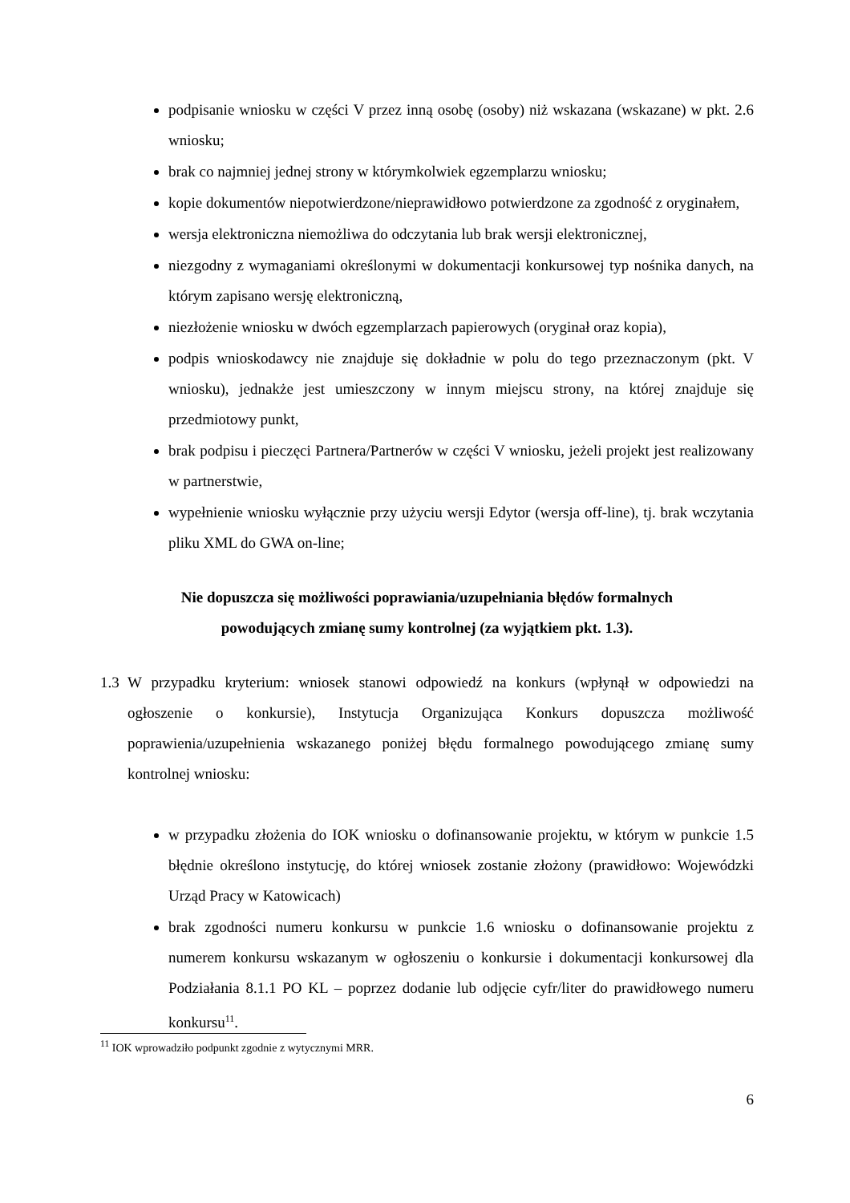podpisanie wniosku w części V przez inną osobę (osoby) niż wskazana (wskazane) w pkt. 2.6 wniosku;
brak co najmniej jednej strony w którymkolwiek egzemplarzu wniosku;
kopie dokumentów niepotwierdzone/nieprawidłowo potwierdzone za zgodność z oryginałem,
wersja elektroniczna niemożliwa do odczytania lub brak wersji elektronicznej,
niezgodny z wymaganiami określonymi w dokumentacji konkursowej typ nośnika danych, na którym zapisano wersję elektroniczną,
niezłożenie wniosku w dwóch egzemplarzach papierowych (oryginał oraz kopia),
podpis wnioskodawcy nie znajduje się dokładnie w polu do tego przeznaczonym (pkt. V wniosku), jednakże jest umieszczony w innym miejscu strony, na której znajduje się przedmiotowy punkt,
brak podpisu i pieczęci Partnera/Partnerów w części V wniosku, jeżeli projekt jest realizowany w partnerstwie,
wypełnienie wniosku wyłącznie przy użyciu wersji Edytor (wersja off-line), tj. brak wczytania pliku XML do GWA on-line;
Nie dopuszcza się możliwości poprawiania/uzupełniania błędów formalnych
powodujących zmianę sumy kontrolnej (za wyjątkiem pkt. 1.3).
1.3 W przypadku kryterium: wniosek stanowi odpowiedź na konkurs (wpłynął w odpowiedzi na ogłoszenie o konkursie), Instytucja Organizująca Konkurs dopuszcza możliwość poprawienia/uzupełnienia wskazanego poniżej błędu formalnego powodującego zmianę sumy kontrolnej wniosku:
w przypadku złożenia do IOK wniosku o dofinansowanie projektu, w którym w punkcie 1.5 błędnie określono instytucję, do której wniosek zostanie złożony (prawidłowo: Wojewódzki Urząd Pracy w Katowicach)
brak zgodności numeru konkursu w punkcie 1.6 wniosku o dofinansowanie projektu z numerem konkursu wskazanym w ogłoszeniu o konkursie i dokumentacji konkursowej dla Podziałania 8.1.1 PO KL – poprzez dodanie lub odjęcie cyfr/liter do prawidłowego numeru konkursu<sup>11</sup>.
<sup>11</sup> IOK wprowadziło podpunkt zgodnie z wytycznymi MRR.
6